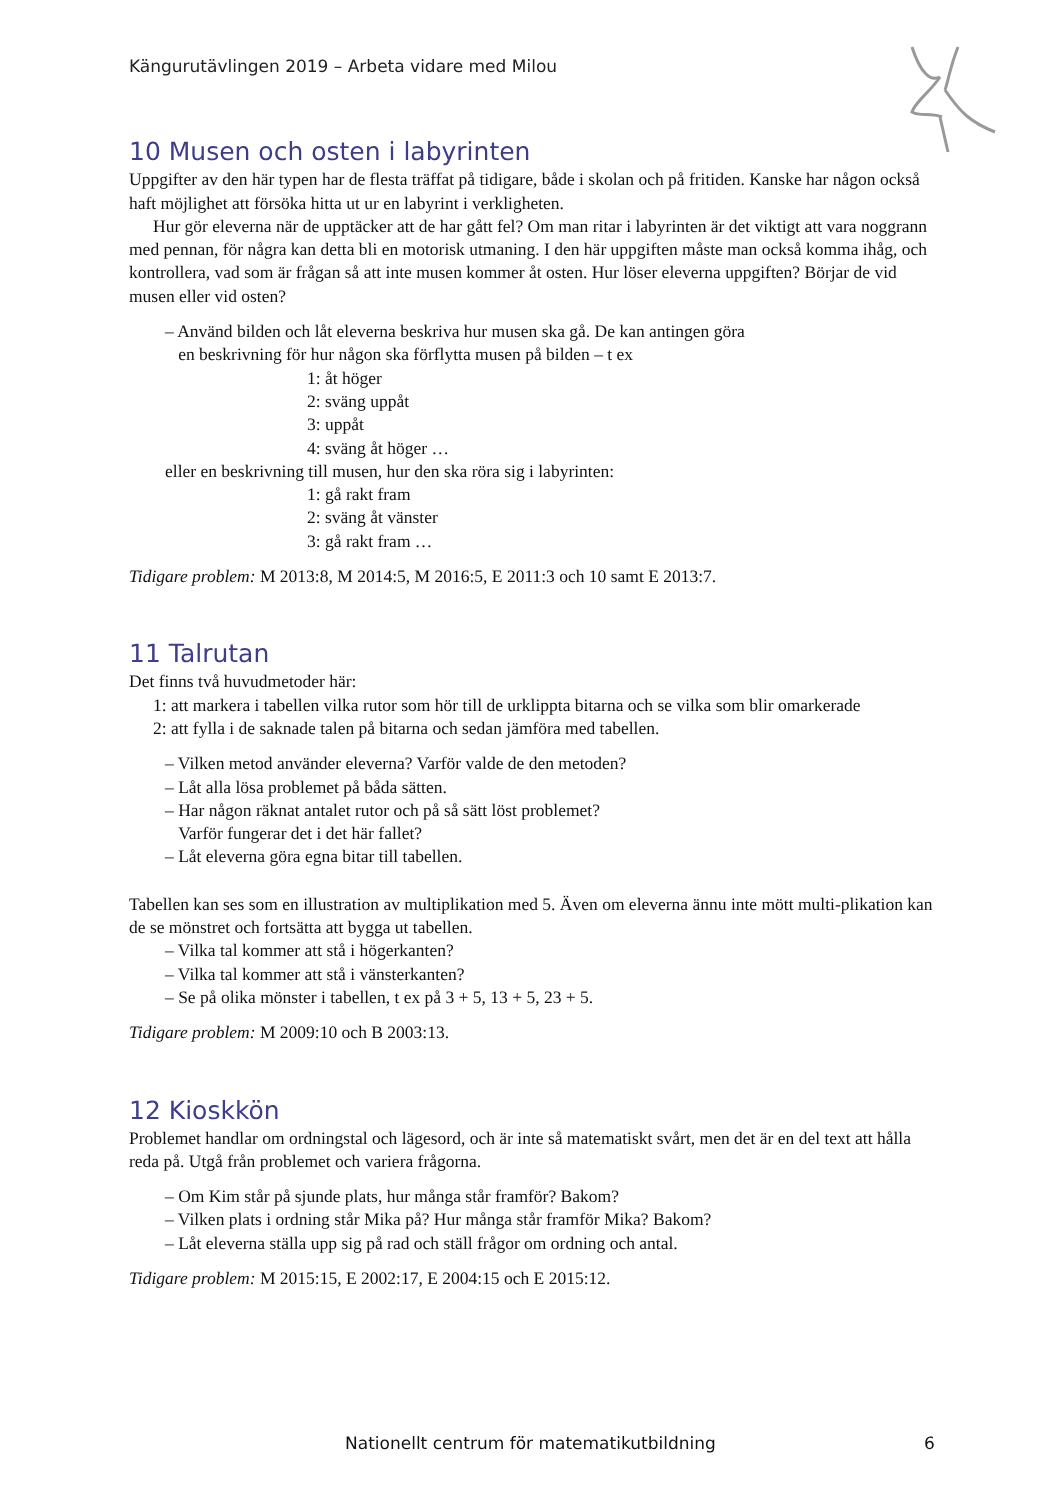Kängurutävlingen 2019 – Arbeta vidare med Milou
10 Musen och osten i labyrinten
Uppgifter av den här typen har de flesta träffat på tidigare, både i skolan och på fritiden. Kanske har någon också haft möjlighet att försöka hitta ut ur en labyrint i verkligheten.
Hur gör eleverna när de upptäcker att de har gått fel? Om man ritar i labyrinten är det viktigt att vara noggrann med pennan, för några kan detta bli en motorisk utmaning. I den här uppgiften måste man också komma ihåg, och kontrollera, vad som är frågan så att inte musen kommer åt osten. Hur löser eleverna uppgiften? Börjar de vid musen eller vid osten?
– Använd bilden och låt eleverna beskriva hur musen ska gå. De kan antingen göra
en beskrivning för hur någon ska förflytta musen på bilden – t ex
1: åt höger
2: sväng uppåt
3: uppåt
4: sväng åt höger …
eller en beskrivning till musen, hur den ska röra sig i labyrinten:
1: gå rakt fram
2: sväng åt vänster
3: gå rakt fram …
Tidigare problem: M 2013:8, M 2014:5, M 2016:5, E 2011:3 och 10 samt E 2013:7.
11 Talrutan
Det finns två huvudmetoder här:
1: att markera i tabellen vilka rutor som hör till de urklippta bitarna och se vilka som blir omarkerade
2: att fylla i de saknade talen på bitarna och sedan jämföra med tabellen.
– Vilken metod använder eleverna? Varför valde de den metoden?
– Låt alla lösa problemet på båda sätten.
– Har någon räknat antalet rutor och på så sätt löst problemet?
Varför fungerar det i det här fallet?
– Låt eleverna göra egna bitar till tabellen.
Tabellen kan ses som en illustration av multiplikation med 5. Även om eleverna ännu inte mött multi-plikation kan de se mönstret och fortsätta att bygga ut tabellen.
– Vilka tal kommer att stå i högerkanten?
– Vilka tal kommer att stå i vänsterkanten?
– Se på olika mönster i tabellen, t ex på 3 + 5, 13 + 5, 23 + 5.
Tidigare problem: M 2009:10 och B 2003:13.
12 Kioskkön
Problemet handlar om ordningstal och lägesord, och är inte så matematiskt svårt, men det är en del text att hålla reda på. Utgå från problemet och variera frågorna.
– Om Kim står på sjunde plats, hur många står framför? Bakom?
– Vilken plats i ordning står Mika på? Hur många står framför Mika? Bakom?
– Låt eleverna ställa upp sig på rad och ställ frågor om ordning och antal.
Tidigare problem: M 2015:15, E 2002:17, E 2004:15 och E 2015:12.
Nationellt centrum för matematikutbildning
6